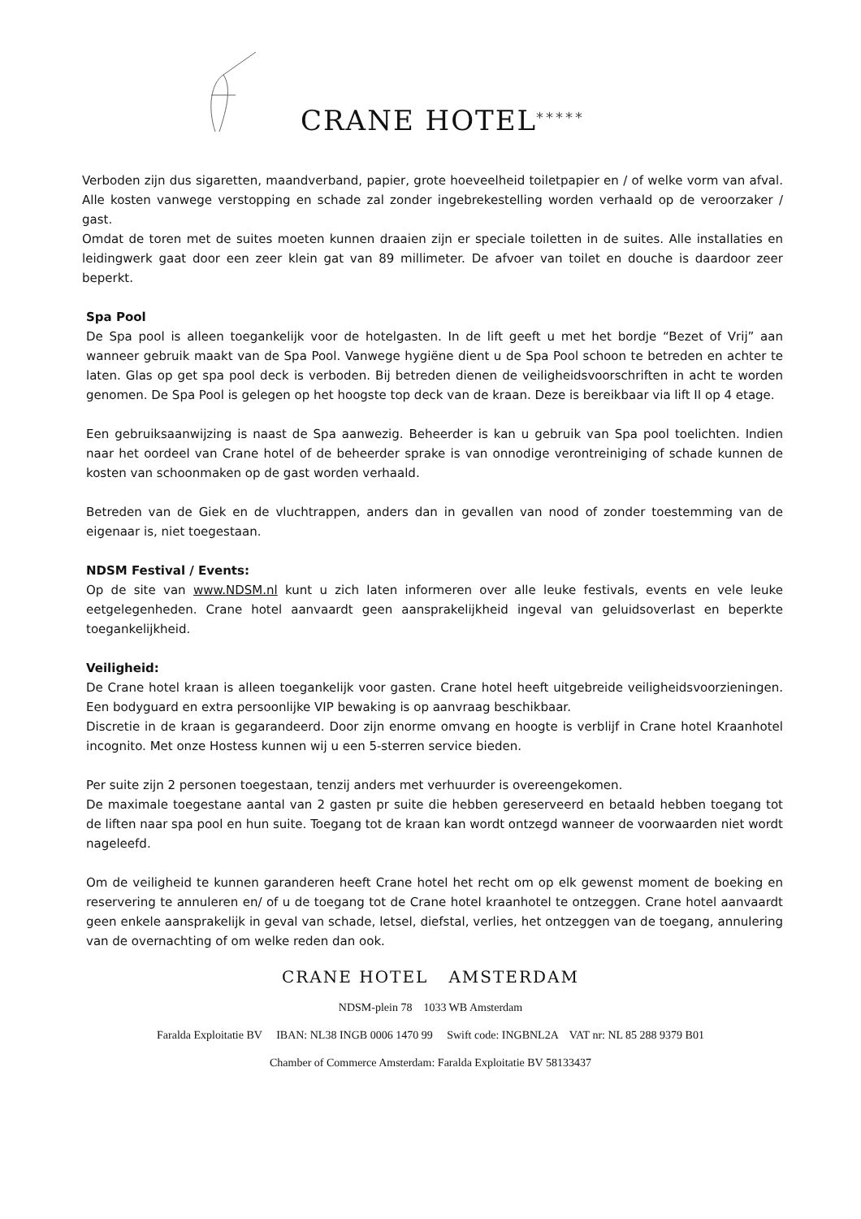CRANE HOTEL *****
Verboden zijn dus sigaretten, maandverband, papier, grote hoeveelheid toiletpapier en / of welke vorm van afval. Alle kosten vanwege verstopping en schade zal zonder ingebrekestelling worden verhaald op de veroorzaker / gast.
Omdat de toren met de suites moeten kunnen draaien zijn er speciale toiletten in de suites. Alle installaties en leidingwerk gaat door een zeer klein gat van 89 millimeter. De afvoer van toilet en douche is daardoor zeer beperkt.
Spa Pool
De Spa pool is alleen toegankelijk voor de hotelgasten. In de lift geeft u met het bordje “Bezet of Vrij” aan wanneer gebruik maakt van de Spa Pool. Vanwege hygiëne dient u de Spa Pool schoon te betreden en achter te laten. Glas op get spa pool deck is verboden. Bij betreden dienen de veiligheidsvoorschriften in acht te worden genomen. De Spa Pool is gelegen op het hoogste top deck van de kraan. Deze is bereikbaar via lift II op 4 etage.
Een gebruiksaanwijzing is naast de Spa aanwezig. Beheerder is kan u gebruik van Spa pool toelichten. Indien naar het oordeel van Crane hotel of de beheerder sprake is van onnodige verontreiniging of schade kunnen de kosten van schoonmaken op de gast worden verhaald.
Betreden van de Giek en de vluchtrappen, anders dan in gevallen van nood of zonder toestemming van de eigenaar is, niet toegestaan.
NDSM Festival / Events:
Op de site van www.NDSM.nl kunt u zich laten informeren over alle leuke festivals, events en vele leuke eetgelegenheden. Crane hotel aanvaardt geen aansprakelijkheid ingeval van geluidsoverlast en beperkte toegankelijkheid.
Veiligheid:
De Crane hotel kraan is alleen toegankelijk voor gasten. Crane hotel heeft uitgebreide veiligheidsvoorzieningen. Een bodyguard en extra persoonlijke VIP bewaking is op aanvraag beschikbaar.
Discretie in de kraan is gegarandeerd. Door zijn enorme omvang en hoogte is verblijf in Crane hotel Kraanhotel incognito. Met onze Hostess kunnen wij u een 5-sterren service bieden.
Per suite zijn 2 personen toegestaan, tenzij anders met verhuurder is overeengekomen.
De maximale toegestane aantal van 2 gasten pr suite die hebben gereserveerd en betaald hebben toegang tot de liften naar spa pool en hun suite. Toegang tot de kraan kan wordt ontzegd wanneer de voorwaarden niet wordt nageleefd.
Om de veiligheid te kunnen garanderen heeft Crane hotel het recht om op elk gewenst moment de boeking en reservering te annuleren en/ of u de toegang tot de Crane hotel kraanhotel te ontzeggen. Crane hotel aanvaardt geen enkele aansprakelijk in geval van schade, letsel, diefstal, verlies, het ontzeggen van de toegang, annulering van de overnachting of om welke reden dan ook.
CRANE HOTEL AMSTERDAM
NDSM-plein 78 1033 WB Amsterdam
Faralda Exploitatie BV IBAN: NL38 INGB 0006 1470 99 Swift code: INGBNL2A VAT nr: NL 85 288 9379 B01
Chamber of Commerce Amsterdam: Faralda Exploitatie BV 58133437